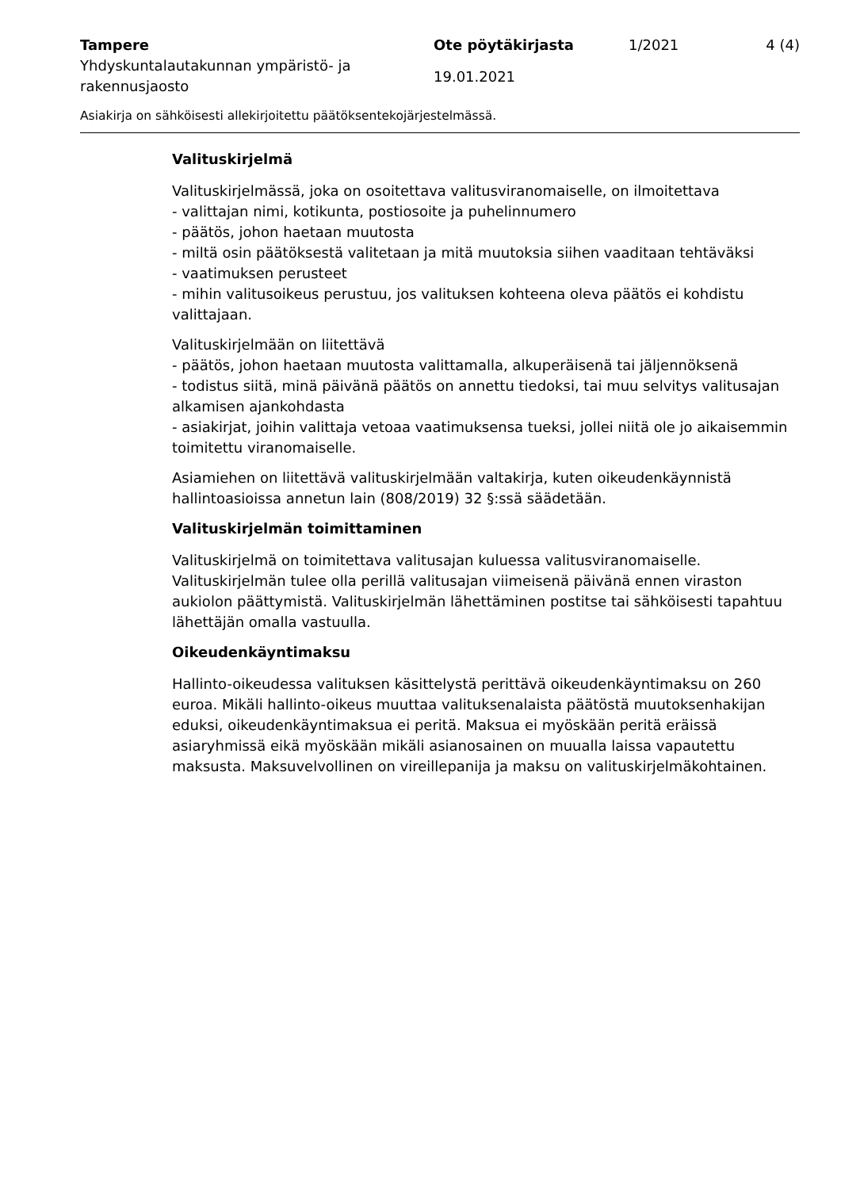Tampere
Yhdyskuntalautakunnan ympäristö- ja rakennusjaosto
Ote pöytäkirjasta
19.01.2021
1/2021 4 (4)
Asiakirja on sähköisesti allekirjoitettu päätöksentekojärjestelmässä.
Valituskirjelmä
Valituskirjelmässä, joka on osoitettava valitusviranomaiselle, on ilmoitettava
- valittajan nimi, kotikunta, postiosoite ja puhelinnumero
- päätös, johon haetaan muutosta
- miltä osin päätöksestä valitetaan ja mitä muutoksia siihen vaaditaan tehtäväksi
- vaatimuksen perusteet
- mihin valitusoikeus perustuu, jos valituksen kohteena oleva päätös ei kohdistu valittajaan.
Valituskirjelmään on liitettävä
- päätös, johon haetaan muutosta valittamalla, alkuperäisenä tai jäljennöksenä
- todistus siitä, minä päivänä päätös on annettu tiedoksi, tai muu selvitys valitusajan alkamisen ajankohdasta
- asiakirjat, joihin valittaja vetoaa vaatimuksensa tueksi, jollei niitä ole jo aikaisemmin toimitettu viranomaiselle.
Asiamiehen on liitettävä valituskirjelmään valtakirja, kuten oikeudenkäynnistä hallintoasioissa annetun lain (808/2019) 32 §:ssä säädetään.
Valituskirjelmän toimittaminen
Valituskirjelmä on toimitettava valitusajan kuluessa valitusviranomaiselle. Valituskirjelmän tulee olla perillä valitusajan viimeisenä päivänä ennen viraston aukiolon päättymistä. Valituskirjelmän lähettäminen postitse tai sähköisesti tapahtuu lähettäjän omalla vastuulla.
Oikeudenkäyntimaksu
Hallinto-oikeudessa valituksen käsittelystä perittävä oikeudenkäyntimaksu on 260 euroa. Mikäli hallinto-oikeus muuttaa valituksenalaista päätöstä muutoksenhakijan eduksi, oikeudenkäyntimaksua ei peritä. Maksua ei myöskään peritä eräissä asiaryhmissä eikä myöskään mikäli asianosainen on muualla laissa vapautettu maksusta. Maksuvelvollinen on vireillepanija ja maksu on valituskirjelmäkohtainen.